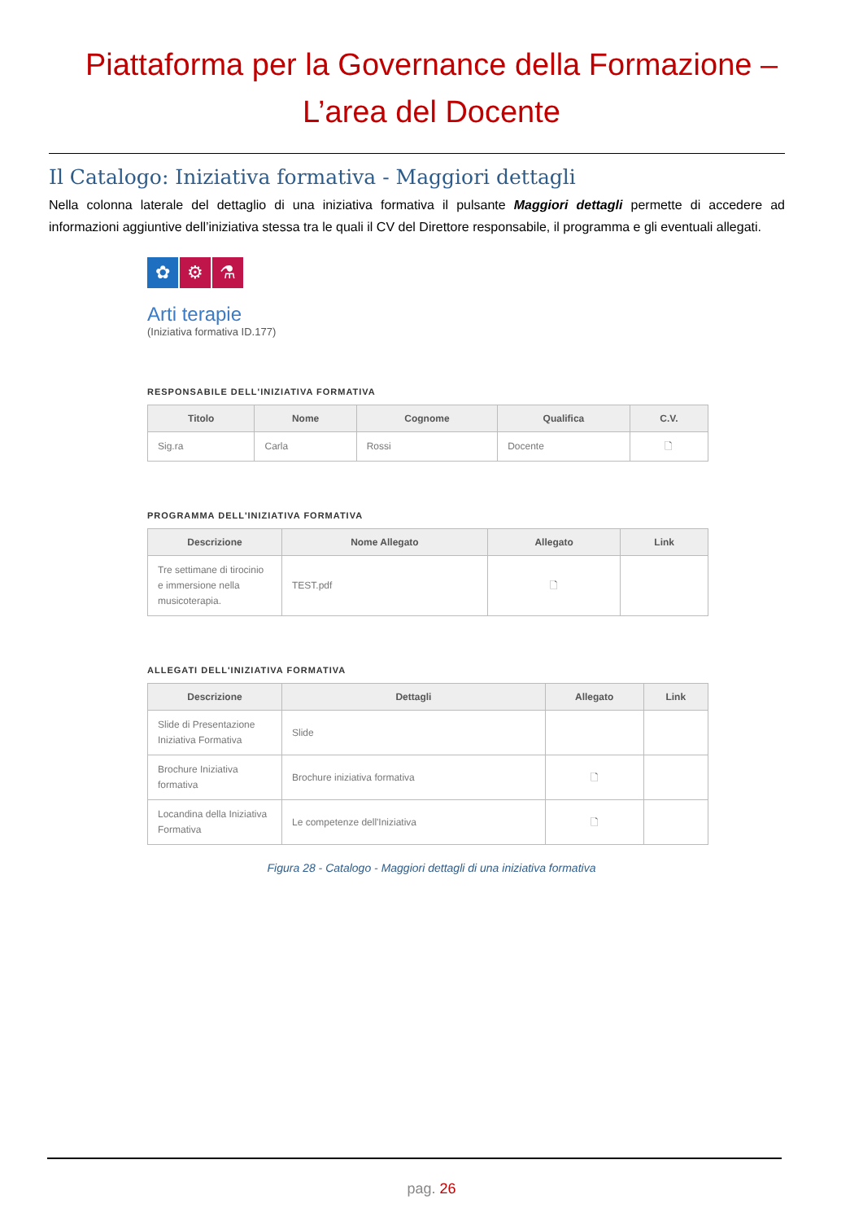Piattaforma per la Governance della Formazione –
L’area del Docente
Il Catalogo: Iniziativa formativa - Maggiori dettagli
Nella colonna laterale del dettaglio di una iniziativa formativa il pulsante Maggiori dettagli permette di accedere ad informazioni aggiuntive dell’iniziativa stessa tra le quali il CV del Direttore responsabile, il programma e gli eventuali allegati.
✿ ⚙ ⚗
Arti terapie
(Iniziativa formativa ID.177)
RESPONSABILE DELL'INIZIATIVA FORMATIVA
| Titolo | Nome | Cognome | Qualifica | C.V. |
| --- | --- | --- | --- | --- |
| Sig.ra | Carla | Rossi | Docente | 🗋 |
PROGRAMMA DELL'INIZIATIVA FORMATIVA
| Descrizione | Nome Allegato | Allegato | Link |
| --- | --- | --- | --- |
| Tre settimane di tirocinio e immersione nella musicoterapia. | TEST.pdf | 🗋 | |
ALLEGATI DELL'INIZIATIVA FORMATIVA
| Descrizione | Dettagli | Allegato | Link |
| --- | --- | --- | --- |
| Slide di Presentazione Iniziativa Formativa | Slide | | |
| Brochure Iniziativa formativa | Brochure iniziativa formativa | 🗋 | |
| Locandina della Iniziativa Formativa | Le competenze dell'Iniziativa | 🗋 | |
Figura 28 - Catalogo - Maggiori dettagli di una iniziativa formativa
pag. 26